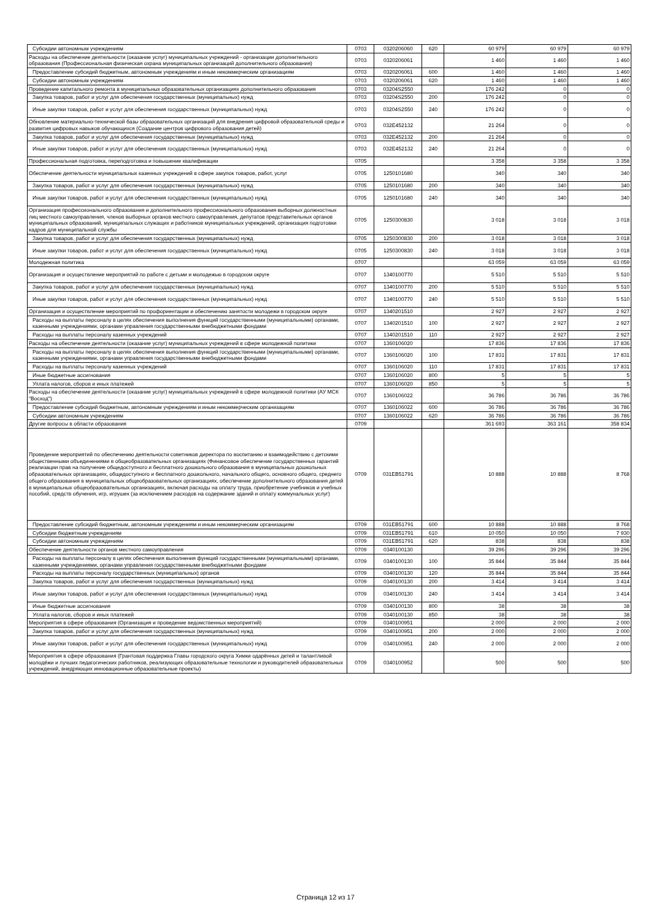| Субсидии автономным учреждениям | 0703 | 0320206060 | 620 | 60 979 | 60 979 | 60 979 |
| Расходы на обеспечение деятельности (оказание услуг) муниципальных учреждений - организации дополнительного образования (Профессиональная физическая охрана муниципальных организаций дополнительного образования) | 0703 | 0320206061 | | 1 460 | 1 460 | 1 460 |
| Предоставление субсидий бюджетным, автономным учреждениям и иным некоммерческим организациям | 0703 | 0320206061 | 600 | 1 460 | 1 460 | 1 460 |
| Субсидии автономным учреждениям | 0703 | 0320206061 | 620 | 1 460 | 1 460 | 1 460 |
| Проведение капитального ремонта в муниципальных образовательных организациях дополнительного образования | 0703 | 03204S2550 | | 176 242 | 0 | 0 |
| Закупка товаров, работ и услуг для обеспечения государственных (муниципальных) нужд | 0703 | 03204S2550 | 200 | 176 242 | 0 | 0 |
| Иные закупки товаров, работ и услуг для обеспечения государственных (муниципальных) нужд | 0703 | 03204S2550 | 240 | 176 242 | 0 | 0 |
| Обновление материально-технической базы образовательных организаций для внедрения цифровой образовательной среды и развития цифровых навыков обучающихся (Создание центров цифрового образования детей) | 0703 | 032E452132 | | 21 264 | 0 | 0 |
| Закупка товаров, работ и услуг для обеспечения государственных (муниципальных) нужд | 0703 | 032E452132 | 200 | 21 264 | 0 | 0 |
| Иные закупки товаров, работ и услуг для обеспечения государственных (муниципальных) нужд | 0703 | 032E452132 | 240 | 21 264 | 0 | 0 |
| Профессиональная подготовка, переподготовка и повышение квалификации | 0705 | | | 3 358 | 3 358 | 3 358 |
| Обеспечение деятельности муниципальных казенных учреждений в сфере закупок товаров, работ, услуг | 0705 | 1250101680 | | 340 | 340 | 340 |
| Закупка товаров, работ и услуг для обеспечения государственных (муниципальных) нужд | 0705 | 1250101680 | 200 | 340 | 340 | 340 |
| Иные закупки товаров, работ и услуг для обеспечения государственных (муниципальных) нужд | 0705 | 1250101680 | 240 | 340 | 340 | 340 |
| Организация профессионального образования и дополнительного профессионального образования выборных должностных лиц местного самоуправления, членов выборных органов местного самоуправления, депутатов представительных органов муниципальных образований, муниципальных служащих и работников муниципальных учреждений, организация подготовки кадров для муниципальной службы | 0705 | 1250300830 | | 3 018 | 3 018 | 3 018 |
| Закупка товаров, работ и услуг для обеспечения государственных (муниципальных) нужд | 0705 | 1250300830 | 200 | 3 018 | 3 018 | 3 018 |
| Иные закупки товаров, работ и услуг для обеспечения государственных (муниципальных) нужд | 0705 | 1250300830 | 240 | 3 018 | 3 018 | 3 018 |
| Молодежная политика | 0707 | | | 63 059 | 63 059 | 63 059 |
| Организация и осуществление мероприятий по работе с детьми и молодежью в городском округе | 0707 | 1340100770 | | 5 510 | 5 510 | 5 510 |
| Закупка товаров, работ и услуг для обеспечения государственных (муниципальных) нужд | 0707 | 1340100770 | 200 | 5 510 | 5 510 | 5 510 |
| Иные закупки товаров, работ и услуг для обеспечения государственных (муниципальных) нужд | 0707 | 1340100770 | 240 | 5 510 | 5 510 | 5 510 |
| Организация и осуществление мероприятий по профориентации и обеспечению занятости молодежи в городском округе | 0707 | 1340201510 | | 2 927 | 2 927 | 2 927 |
| Расходы на выплаты персоналу в целях обеспечения выполнения функций государственными (муниципальными) органами, казенными учреждениями, органами управления государственными внебюджетными фондами | 0707 | 1340201510 | 100 | 2 927 | 2 927 | 2 927 |
| Расходы на выплаты персоналу казенных учреждений | 0707 | 1340201510 | 110 | 2 927 | 2 927 | 2 927 |
| Расходы на обеспечение деятельности (оказание услуг) муниципальных учреждений в сфере молодежной политики | 0707 | 1360106020 | | 17 836 | 17 836 | 17 836 |
| Расходы на выплаты персоналу в целях обеспечения выполнения функций государственными (муниципальными) органами, казенными учреждениями, органами управления государственными внебюджетными фондами | 0707 | 1360106020 | 100 | 17 831 | 17 831 | 17 831 |
| Расходы на выплаты персоналу казенных учреждений | 0707 | 1360106020 | 110 | 17 831 | 17 831 | 17 831 |
| Иные бюджетные ассигнования | 0707 | 1360106020 | 800 | 5 | 5 | 5 |
| Уплата налогов, сборов и иных платежей | 0707 | 1360106020 | 850 | 5 | 5 | 5 |
| Расходы на обеспечение деятельности (оказание услуг) муниципальных учреждений в сфере молодежной политики (АУ МСК "Восход") | 0707 | 1360106022 | | 36 786 | 36 786 | 36 786 |
| Предоставление субсидий бюджетным, автономным учреждениям и иным некоммерческим организациям | 0707 | 1360106022 | 600 | 36 786 | 36 786 | 36 786 |
| Субсидии автономным учреждениям | 0707 | 1360106022 | 620 | 36 786 | 36 786 | 36 786 |
| Другие вопросы в области образования | 0709 | | | 361 693 | 363 161 | 358 834 |
| Проведение мероприятий по обеспечению деятельности советников директора по воспитанию и взаимодействию с детскими общественными объединениями в общеобразовательных организациях (Финансовое обеспечение государственных гарантий реализации прав на получение общедоступного и бесплатного дошкольного образования в муниципальных дошкольных образовательных организациях, общедоступного и бесплатного дошкольного, начального общего, основного общего, среднего общего образования в муниципальных общеобразовательных организациях, обеспечение дополнительного образования детей в муниципальных общеобразовательных организациях, включая расходы на оплату труда, приобретение учебников и учебных пособий, средств обучения, игр, игрушек (за исключением расходов на содержание зданий и оплату коммунальных услуг) | 0709 | 031EB51791 | | 10 888 | 10 888 | 8 768 |
| Предоставление субсидий бюджетным, автономным учреждениям и иным некоммерческим организациям | 0709 | 031EB51791 | 600 | 10 888 | 10 888 | 8 768 |
| Субсидии бюджетным учреждениям | 0709 | 031EB51791 | 610 | 10 050 | 10 050 | 7 930 |
| Субсидии автономным учреждениям | 0709 | 031EB51791 | 620 | 838 | 838 | 838 |
| Обеспечение деятельности органов местного самоуправления | 0709 | 0340100130 | | 39 296 | 39 296 | 39 296 |
| Расходы на выплаты персоналу в целях обеспечения выполнения функций государственными (муниципальными) органами, казенными учреждениями, органами управления государственными внебюджетными фондами | 0709 | 0340100130 | 100 | 35 844 | 35 844 | 35 844 |
| Расходы на выплаты персоналу государственных (муниципальных) органов | 0709 | 0340100130 | 120 | 35 844 | 35 844 | 35 844 |
| Закупка товаров, работ и услуг для обеспечения государственных (муниципальных) нужд | 0709 | 0340100130 | 200 | 3 414 | 3 414 | 3 414 |
| Иные закупки товаров, работ и услуг для обеспечения государственных (муниципальных) нужд | 0709 | 0340100130 | 240 | 3 414 | 3 414 | 3 414 |
| Иные бюджетные ассигнования | 0709 | 0340100130 | 800 | 38 | 38 | 38 |
| Уплата налогов, сборов и иных платежей | 0709 | 0340100130 | 850 | 38 | 38 | 38 |
| Мероприятия в сфере образования (Организация и проведение ведомственных мероприятий) | 0709 | 0340100951 | | 2 000 | 2 000 | 2 000 |
| Закупка товаров, работ и услуг для обеспечения государственных (муниципальных) нужд | 0709 | 0340100951 | 200 | 2 000 | 2 000 | 2 000 |
| Иные закупки товаров, работ и услуг для обеспечения государственных (муниципальных) нужд | 0709 | 0340100951 | 240 | 2 000 | 2 000 | 2 000 |
| Мероприятия в сфере образования (Грантовая поддержка Главы городского округа Химки одарённых детей и талантливой молодёжи и лучших педагогических работников, реализующих образовательные технологии и руководителей образовательных учреждений, внедряющих инновационные образовательные проекты) | 0709 | 0340100952 | | 500 | 500 | 500 |
Страница 12 из 17